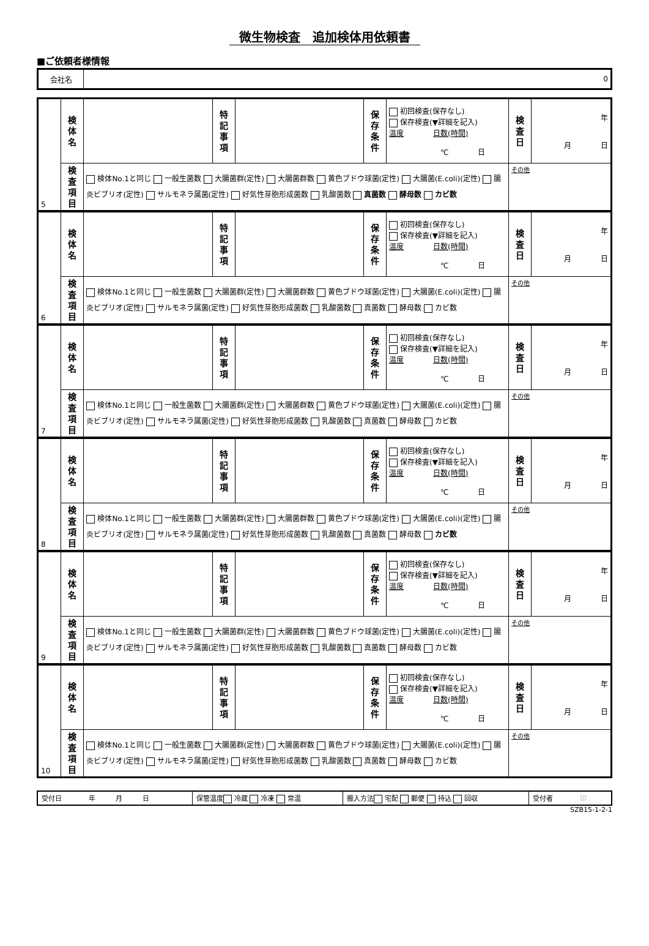微生物検査　追加検体用依頼書
■ご依頼者様情報
| 会社名 | 0 |
| 5 | 検 体 名 | | 特 記 事 項 | | 保 存 条 件 | 初回検査(保存なし) 保存検査(▼詳細を記入) 温度 日数(時間) ℃ 日 | 検 査 日 | 年 月 日 |
| | 検 査 項 目 | 検体No.1と同じ 一般生菌数 大腸菌群(定性) 大腸菌群数 黄色ブドウ球菌(定性) 大腸菌(E.coli)(定性) 腸炎ビブリオ(定性) サルモネラ属菌(定性) 好気性芽胞形成菌数 乳酸菌数 真菌数 酵母数 カビ数 | | | | | その他 | |
| 6 | 検 体 名 | | 特 記 事 項 | | 保 存 条 件 | 初回検査(保存なし) 保存検査(▼詳細を記入) 温度 日数(時間) ℃ 日 | 検 査 日 | 年 月 日 |
| | 検 査 項 目 | 検体No.1と同じ 一般生菌数 大腸菌群(定性) 大腸菌群数 黄色ブドウ球菌(定性) 大腸菌(E.coli)(定性) 腸炎ビブリオ(定性) サルモネラ属菌(定性) 好気性芽胞形成菌数 乳酸菌数 真菌数 酵母数 カビ数 | | | | | その他 | |
| 7 | 検 体 名 | | 特 記 事 項 | | 保 存 条 件 | 初回検査(保存なし) 保存検査(▼詳細を記入) 温度 日数(時間) ℃ 日 | 検 査 日 | 年 月 日 |
| | 検 査 項 目 | 検体No.1と同じ 一般生菌数 大腸菌群(定性) 大腸菌群数 黄色ブドウ球菌(定性) 大腸菌(E.coli)(定性) 腸炎ビブリオ(定性) サルモネラ属菌(定性) 好気性芽胞形成菌数 乳酸菌数 真菌数 酵母数 カビ数 | | | | | その他 | |
| 8 | 検 体 名 | | 特 記 事 項 | | 保 存 条 件 | 初回検査(保存なし) 保存検査(▼詳細を記入) 温度 日数(時間) ℃ 日 | 検 査 日 | 年 月 日 |
| | 検 査 項 目 | 検体No.1と同じ 一般生菌数 大腸菌群(定性) 大腸菌群数 黄色ブドウ球菌(定性) 大腸菌(E.coli)(定性) 腸炎ビブリオ(定性) サルモネラ属菌(定性) 好気性芽胞形成菌数 乳酸菌数 真菌数 酵母数 カビ数 | | | | | その他 | |
| 9 | 検 体 名 | | 特 記 事 項 | | 保 存 条 件 | 初回検査(保存なし) 保存検査(▼詳細を記入) 温度 日数(時間) ℃ 日 | 検 査 日 | 年 月 日 |
| | 検 査 項 目 | 検体No.1と同じ 一般生菌数 大腸菌群(定性) 大腸菌群数 黄色ブドウ球菌(定性) 大腸菌(E.coli)(定性) 腸炎ビブリオ(定性) サルモネラ属菌(定性) 好気性芽胞形成菌数 乳酸菌数 真菌数 酵母数 カビ数 | | | | | その他 | |
| 10 | 検 体 名 | | 特 記 事 項 | | 保 存 条 件 | 初回検査(保存なし) 保存検査(▼詳細を記入) 温度 日数(時間) ℃ 日 | 検 査 日 | 年 月 日 |
| | 検 査 項 目 | 検体No.1と同じ 一般生菌数 大腸菌群(定性) 大腸菌群数 黄色ブドウ球菌(定性) 大腸菌(E.coli)(定性) 腸炎ビブリオ(定性) サルモネラ属菌(定性) 好気性芽胞形成菌数 乳酸菌数 真菌数 酵母数 カビ数 | | | | | その他 | |
| 受付日 年 月 日 | 保管温度 冷蔵 冷凍 常温 | 搬入方法 宅配 郵便 持込 回収 | 受付者 印 |
SZB15-1-2-1